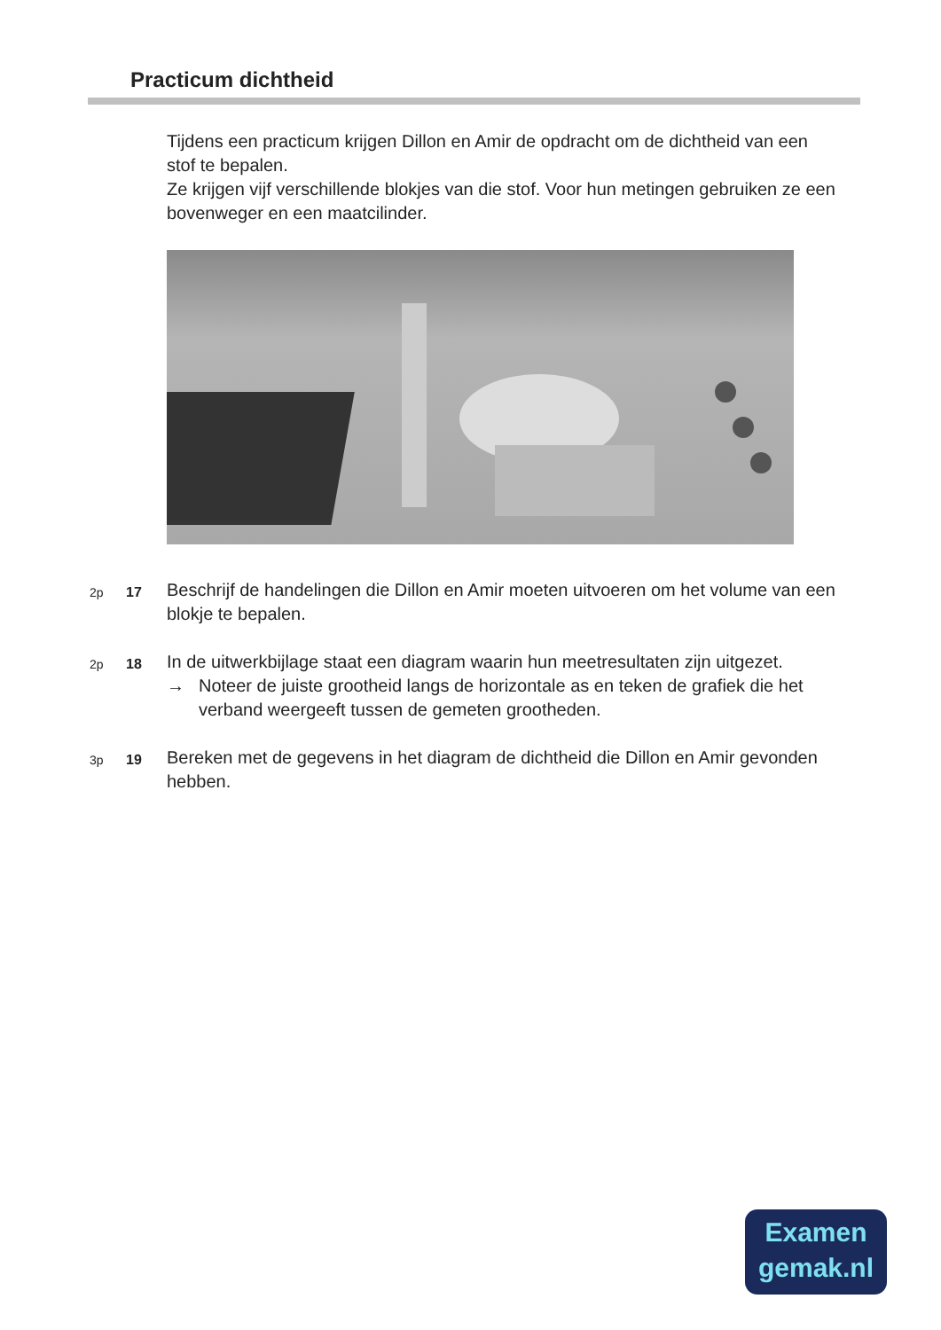Practicum dichtheid
Tijdens een practicum krijgen Dillon en Amir de opdracht om de dichtheid van een stof te bepalen.
Ze krijgen vijf verschillende blokjes van die stof. Voor hun metingen gebruiken ze een bovenweger en een maatcilinder.
2p 17 Beschrijf de handelingen die Dillon en Amir moeten uitvoeren om het volume van een blokje te bepalen.
2p 18 In de uitwerkbijlage staat een diagram waarin hun meetresultaten zijn uitgezet.
→ Noteer de juiste grootheid langs de horizontale as en teken de grafiek die het verband weergeeft tussen de gemeten grootheden.
3p 19 Bereken met de gegevens in het diagram de dichtheid die Dillon en Amir gevonden hebben.
Examen
gemak.nl